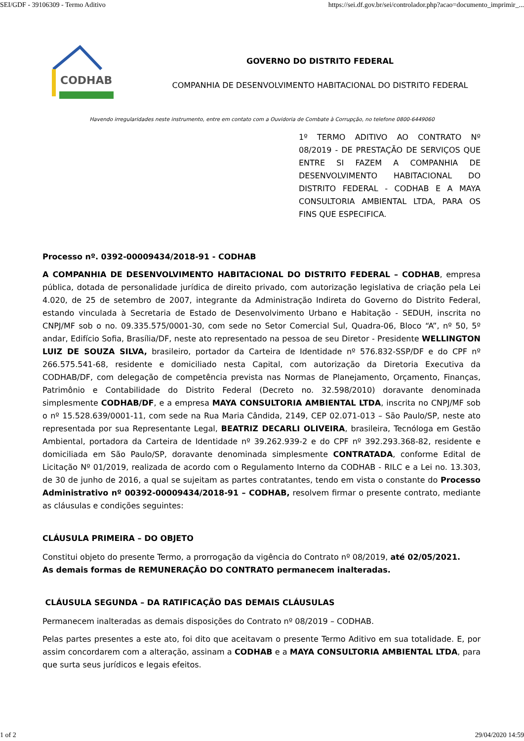SEI/GDF - 39106309 - Termo Aditivo https://sei.df.gov.br/sei/controlador.php?acao=documento_imprimir_...
CODHAB
GOVERNO DO DISTRITO FEDERAL
COMPANHIA DE DESENVOLVIMENTO HABITACIONAL DO DISTRITO FEDERAL
Havendo irregularidades neste instrumento, entre em contato com a Ouvidoria de Combate à Corrupção, no telefone 0800-6449060
1º TERMO ADITIVO AO CONTRATO Nº 08/2019 - DE PRESTAÇÃO DE SERVIÇOS QUE ENTRE SI FAZEM A COMPANHIA DE DESENVOLVIMENTO HABITACIONAL DO DISTRITO FEDERAL - CODHAB E A MAYA CONSULTORIA AMBIENTAL LTDA, PARA OS FINS QUE ESPECIFICA.
Processo nº. 0392-00009434/2018-91 - CODHAB
A COMPANHIA DE DESENVOLVIMENTO HABITACIONAL DO DISTRITO FEDERAL – CODHAB, empresa pública, dotada de personalidade jurídica de direito privado, com autorização legislativa de criação pela Lei 4.020, de 25 de setembro de 2007, integrante da Administração Indireta do Governo do Distrito Federal, estando vinculada à Secretaria de Estado de Desenvolvimento Urbano e Habitação - SEDUH, inscrita no CNPJ/MF sob o no. 09.335.575/0001-30, com sede no Setor Comercial Sul, Quadra-06, Bloco “A”, nº 50, 5º andar, Edifício Sofia, Brasília/DF, neste ato representado na pessoa de seu Diretor - Presidente WELLINGTON LUIZ DE SOUZA SILVA, brasileiro, portador da Carteira de Identidade nº 576.832-SSP/DF e do CPF nº 266.575.541-68, residente e domiciliado nesta Capital, com autorização da Diretoria Executiva da CODHAB/DF, com delegação de competência prevista nas Normas de Planejamento, Orçamento, Finanças, Patrimônio e Contabilidade do Distrito Federal (Decreto no. 32.598/2010) doravante denominada simplesmente CODHAB/DF, e a empresa MAYA CONSULTORIA AMBIENTAL LTDA, inscrita no CNPJ/MF sob o nº 15.528.639/0001-11, com sede na Rua Maria Cândida, 2149, CEP 02.071-013 – São Paulo/SP, neste ato representada por sua Representante Legal, BEATRIZ DECARLI OLIVEIRA, brasileira, Tecnóloga em Gestão Ambiental, portadora da Carteira de Identidade nº 39.262.939-2 e do CPF nº 392.293.368-82, residente e domiciliada em São Paulo/SP, doravante denominada simplesmente CONTRATADA, conforme Edital de Licitação Nº 01/2019, realizada de acordo com o Regulamento Interno da CODHAB - RILC e a Lei no. 13.303, de 30 de junho de 2016, a qual se sujeitam as partes contratantes, tendo em vista o constante do Processo Administrativo nº 00392-00009434/2018-91 – CODHAB, resolvem firmar o presente contrato, mediante as cláusulas e condições seguintes:
CLÁUSULA PRIMEIRA – DO OBJETO
Constitui objeto do presente Termo, a prorrogação da vigência do Contrato nº 08/2019, até 02/05/2021.
As demais formas de REMUNERAÇÃO DO CONTRATO permanecem inalteradas.
CLÁUSULA SEGUNDA – DA RATIFICAÇÃO DAS DEMAIS CLÁUSULAS
Permanecem inalteradas as demais disposições do Contrato nº 08/2019 – CODHAB.
Pelas partes presentes a este ato, foi dito que aceitavam o presente Termo Aditivo em sua totalidade. E, por assim concordarem com a alteração, assinam a CODHAB e a MAYA CONSULTORIA AMBIENTAL LTDA, para que surta seus jurídicos e legais efeitos.
1 of 2 29/04/2020 14:59